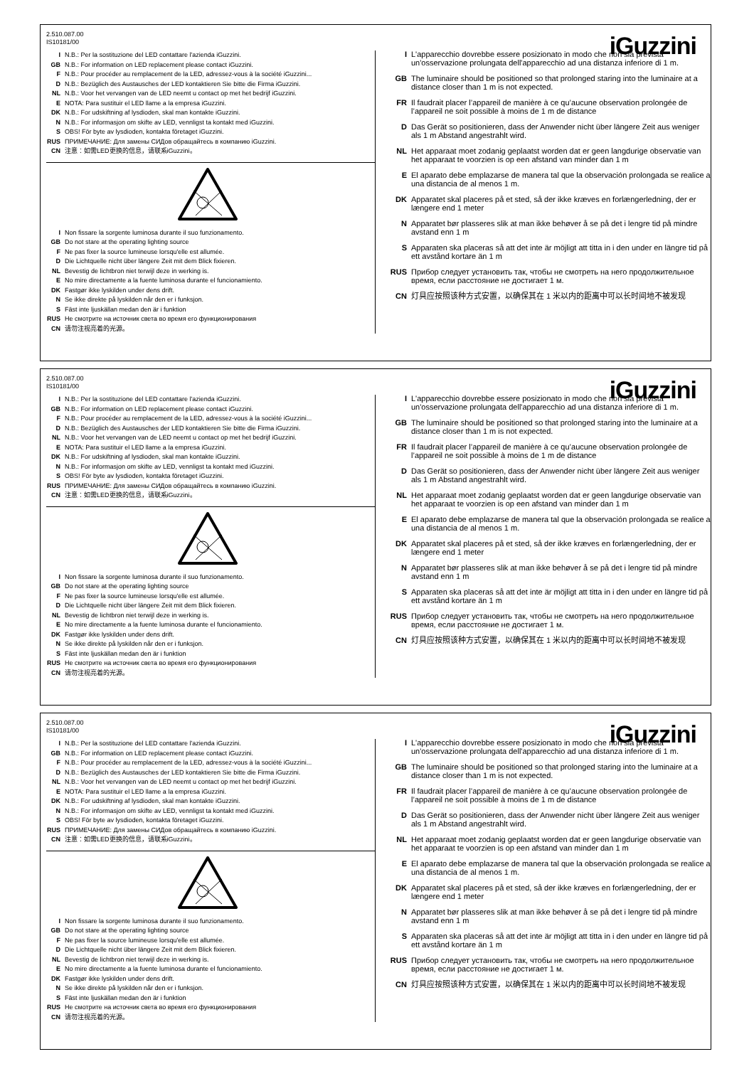2.510.087.00
IS10181/00
iGuzzini
I N.B.: Per la sostituzione del LED contattare l'azienda iGuzzini.
GB N.B.: For information on LED replacement please contact iGuzzini.
F N.B.: Pour procéder au remplacement de la LED, adressez-vous à la société iGuzzini...
D N.B.: Bezüglich des Austausches der LED kontaktieren Sie bitte die Firma iGuzzini.
NL N.B.: Voor het vervangen van de LED neemt u contact op met het bedrijf iGuzzini.
E NOTA: Para sustituir el LED llame a la empresa iGuzzini.
DK N.B.: For udskiftning af lysdioden, skal man kontakte iGuzzini.
N N.B.: For informasjon om skifte av LED, vennligst ta kontakt med iGuzzini.
S OBS! För byte av lysdioden, kontakta företaget iGuzzini.
RUS ПРИМЕЧАНИЕ: Для замены СИДов обращайтесь в компанию iGuzzini.
CN 注意：如需LED更换的信息，请联系iGuzzini。
I Non fissare la sorgente luminosa durante il suo funzionamento.
GB Do not stare at the operating lighting source
F Ne pas fixer la source lumineuse lorsqu'elle est allumée.
D Die Lichtquelle nicht über längere Zeit mit dem Blick fixieren.
NL Bevestig de lichtbron niet terwijl deze in werking is.
E No mire directamente a la fuente luminosa durante el funcionamiento.
DK Fastgør ikke lyskilden under dens drift.
N Se ikke direkte på lyskilden når den er i funksjon.
S Fäst inte ljuskällan medan den är i funktion
RUS Не смотрите на источник света во время его функционирования
CN 请勿注视亮着的光源。
I L'apparecchio dovrebbe essere posizionato in modo che non sia prevista un'osservazione prolungata dell'apparecchio ad una distanza inferiore di 1 m.
GB The luminaire should be positioned so that prolonged staring into the luminaire at a distance closer than 1 m is not expected.
FR Il faudrait placer l’appareil de manière à ce qu’aucune observation prolongée de l’appareil ne soit possible à moins de 1 m de distance
D Das Gerät so positionieren, dass der Anwender nicht über längere Zeit aus weniger als 1 m Abstand angestrahlt wird.
NL Het apparaat moet zodanig geplaatst worden dat er geen langdurige observatie van het apparaat te voorzien is op een afstand van minder dan 1 m
E El aparato debe emplazarse de manera tal que la observación prolongada se realice a una distancia de al menos 1 m.
DK Apparatet skal placeres på et sted, så der ikke kræves en forlængerledning, der er længere end 1 meter
N Apparatet bør plasseres slik at man ikke behøver å se på det i lengre tid på mindre avstand enn 1 m
S Apparaten ska placeras så att det inte är möjligt att titta in i den under en längre tid på ett avstånd kortare än 1 m
RUS Прибор следует установить так, чтобы не смотреть на него продолжительное время, если расстояние не достигает 1 м.
CN 灯具应按照该种方式安置，以确保其在 1 米以内的距离中可以长时间地不被发现
2.510.087.00
IS10181/00
iGuzzini
I N.B.: Per la sostituzione del LED contattare l'azienda iGuzzini.
GB N.B.: For information on LED replacement please contact iGuzzini.
F N.B.: Pour procéder au remplacement de la LED, adressez-vous à la société iGuzzini...
D N.B.: Bezüglich des Austausches der LED kontaktieren Sie bitte die Firma iGuzzini.
NL N.B.: Voor het vervangen van de LED neemt u contact op met het bedrijf iGuzzini.
E NOTA: Para sustituir el LED llame a la empresa iGuzzini.
DK N.B.: For udskiftning af lysdioden, skal man kontakte iGuzzini.
N N.B.: For informasjon om skifte av LED, vennligst ta kontakt med iGuzzini.
S OBS! För byte av lysdioden, kontakta företaget iGuzzini.
RUS ПРИМЕЧАНИЕ: Для замены СИДов обращайтесь в компанию iGuzzini.
CN 注意：如需LED更换的信息，请联系iGuzzini。
I Non fissare la sorgente luminosa durante il suo funzionamento.
GB Do not stare at the operating lighting source
F Ne pas fixer la source lumineuse lorsqu'elle est allumée.
D Die Lichtquelle nicht über längere Zeit mit dem Blick fixieren.
NL Bevestig de lichtbron niet terwijl deze in werking is.
E No mire directamente a la fuente luminosa durante el funcionamiento.
DK Fastgør ikke lyskilden under dens drift.
N Se ikke direkte på lyskilden når den er i funksjon.
S Fäst inte ljuskällan medan den är i funktion
RUS Не смотрите на источник света во время его функционирования
CN 请勿注视亮着的光源。
I L'apparecchio dovrebbe essere posizionato in modo che non sia prevista un'osservazione prolungata dell'apparecchio ad una distanza inferiore di 1 m.
GB The luminaire should be positioned so that prolonged staring into the luminaire at a distance closer than 1 m is not expected.
FR Il faudrait placer l’appareil de manière à ce qu’aucune observation prolongée de l’appareil ne soit possible à moins de 1 m de distance
D Das Gerät so positionieren, dass der Anwender nicht über längere Zeit aus weniger als 1 m Abstand angestrahlt wird.
NL Het apparaat moet zodanig geplaatst worden dat er geen langdurige observatie van het apparaat te voorzien is op een afstand van minder dan 1 m
E El aparato debe emplazarse de manera tal que la observación prolongada se realice a una distancia de al menos 1 m.
DK Apparatet skal placeres på et sted, så der ikke kræves en forlængerledning, der er længere end 1 meter
N Apparatet bør plasseres slik at man ikke behøver å se på det i lengre tid på mindre avstand enn 1 m
S Apparaten ska placeras så att det inte är möjligt att titta in i den under en längre tid på ett avstånd kortare än 1 m
RUS Прибор следует установить так, чтобы не смотреть на него продолжительное время, если расстояние не достигает 1 м.
CN 灯具应按照该种方式安置，以确保其在 1 米以内的距离中可以长时间地不被发现
2.510.087.00
IS10181/00
iGuzzini
I N.B.: Per la sostituzione del LED contattare l'azienda iGuzzini.
GB N.B.: For information on LED replacement please contact iGuzzini.
F N.B.: Pour procéder au remplacement de la LED, adressez-vous à la société iGuzzini...
D N.B.: Bezüglich des Austausches der LED kontaktieren Sie bitte die Firma iGuzzini.
NL N.B.: Voor het vervangen van de LED neemt u contact op met het bedrijf iGuzzini.
E NOTA: Para sustituir el LED llame a la empresa iGuzzini.
DK N.B.: For udskiftning af lysdioden, skal man kontakte iGuzzini.
N N.B.: For informasjon om skifte av LED, vennligst ta kontakt med iGuzzini.
S OBS! För byte av lysdioden, kontakta företaget iGuzzini.
RUS ПРИМЕЧАНИЕ: Для замены СИДов обращайтесь в компанию iGuzzini.
CN 注意：如需LED更换的信息，请联系iGuzzini。
I Non fissare la sorgente luminosa durante il suo funzionamento.
GB Do not stare at the operating lighting source
F Ne pas fixer la source lumineuse lorsqu'elle est allumée.
D Die Lichtquelle nicht über längere Zeit mit dem Blick fixieren.
NL Bevestig de lichtbron niet terwijl deze in werking is.
E No mire directamente a la fuente luminosa durante el funcionamiento.
DK Fastgør ikke lyskilden under dens drift.
N Se ikke direkte på lyskilden når den er i funksjon.
S Fäst inte ljuskällan medan den är i funktion
RUS Не смотрите на источник света во время его функционирования
CN 请勿注视亮着的光源。
I L'apparecchio dovrebbe essere posizionato in modo che non sia prevista un'osservazione prolungata dell'apparecchio ad una distanza inferiore di 1 m.
GB The luminaire should be positioned so that prolonged staring into the luminaire at a distance closer than 1 m is not expected.
FR Il faudrait placer l’appareil de manière à ce qu’aucune observation prolongée de l’appareil ne soit possible à moins de 1 m de distance
D Das Gerät so positionieren, dass der Anwender nicht über längere Zeit aus weniger als 1 m Abstand angestrahlt wird.
NL Het apparaat moet zodanig geplaatst worden dat er geen langdurige observatie van het apparaat te voorzien is op een afstand van minder dan 1 m
E El aparato debe emplazarse de manera tal que la observación prolongada se realice a una distancia de al menos 1 m.
DK Apparatet skal placeres på et sted, så der ikke kræves en forlængerledning, der er længere end 1 meter
N Apparatet bør plasseres slik at man ikke behøver å se på det i lengre tid på mindre avstand enn 1 m
S Apparaten ska placeras så att det inte är möjligt att titta in i den under en längre tid på ett avstånd kortare än 1 m
RUS Прибор следует установить так, чтобы не смотреть на него продолжительное время, если расстояние не достигает 1 м.
CN 灯具应按照该种方式安置，以确保其在 1 米以内的距离中可以长时间地不被发现